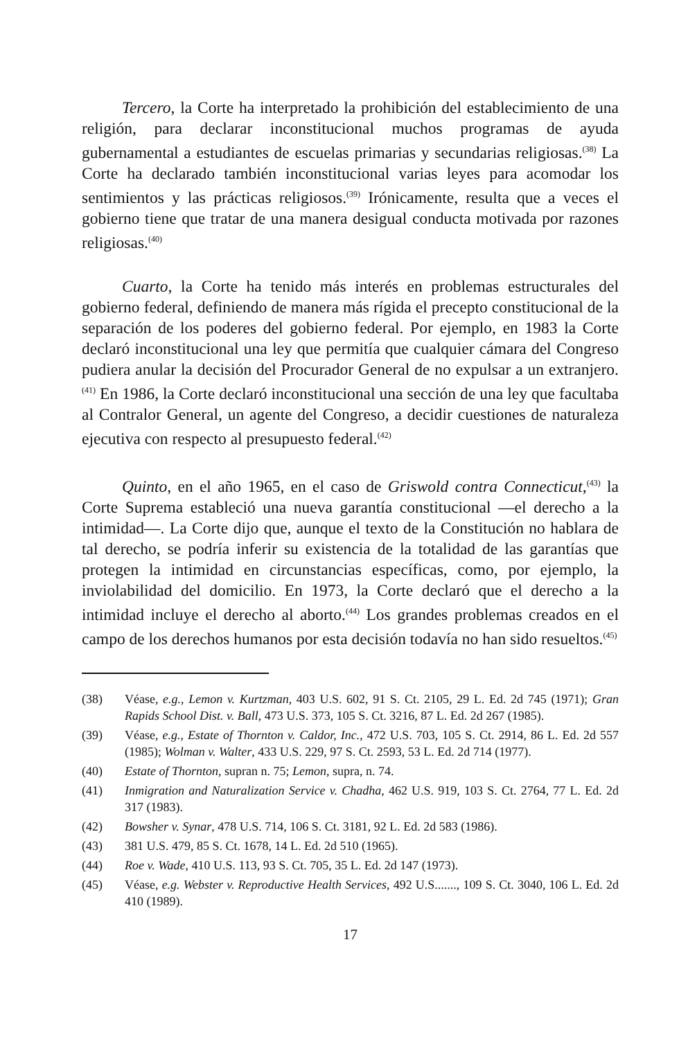Tercero, la Corte ha interpretado la prohibición del establecimiento de una religión, para declarar inconstitucional muchos programas de ayuda gubernamental a estudiantes de escuelas primarias y secundarias religiosas.<sup>(38)</sup> La Corte ha declarado también inconstitucional varias leyes para acomodar los sentimientos y las prácticas religiosos.<sup>(39)</sup> Irónicamente, resulta que a veces el gobierno tiene que tratar de una manera desigual conducta motivada por razones religiosas.<sup>(40)</sup>
Cuarto, la Corte ha tenido más interés en problemas estructurales del gobierno federal, definiendo de manera más rígida el precepto constitucional de la separación de los poderes del gobierno federal. Por ejemplo, en 1983 la Corte declaró inconstitucional una ley que permitía que cualquier cámara del Congreso pudiera anular la decisión del Procurador General de no expulsar a un extranjero.<sup>(41)</sup> En 1986, la Corte declaró inconstitucional una sección de una ley que facultaba al Contralor General, un agente del Congreso, a decidir cuestiones de naturaleza ejecutiva con respecto al presupuesto federal.<sup>(42)</sup>
Quinto, en el año 1965, en el caso de Griswold contra Connecticut,<sup>(43)</sup> la Corte Suprema estableció una nueva garantía constitucional —el derecho a la intimidad—. La Corte dijo que, aunque el texto de la Constitución no hablara de tal derecho, se podría inferir su existencia de la totalidad de las garantías que protegen la intimidad en circunstancias específicas, como, por ejemplo, la inviolabilidad del domicilio. En 1973, la Corte declaró que el derecho a la intimidad incluye el derecho al aborto.<sup>(44)</sup> Los grandes problemas creados en el campo de los derechos humanos por esta decisión todavía no han sido resueltos.<sup>(45)</sup>
(38) Véase, e.g., Lemon v. Kurtzman, 403 U.S. 602, 91 S. Ct. 2105, 29 L. Ed. 2d 745 (1971); Gran Rapids School Dist. v. Ball, 473 U.S. 373, 105 S. Ct. 3216, 87 L. Ed. 2d 267 (1985).
(39) Véase, e.g., Estate of Thornton v. Caldor, Inc., 472 U.S. 703, 105 S. Ct. 2914, 86 L. Ed. 2d 557 (1985); Wolman v. Walter, 433 U.S. 229, 97 S. Ct. 2593, 53 L. Ed. 2d 714 (1977).
(40) Estate of Thornton, supran n. 75; Lemon, supra, n. 74.
(41) Inmigration and Naturalization Service v. Chadha, 462 U.S. 919, 103 S. Ct. 2764, 77 L. Ed. 2d 317 (1983).
(42) Bowsher v. Synar, 478 U.S. 714, 106 S. Ct. 3181, 92 L. Ed. 2d 583 (1986).
(43) 381 U.S. 479, 85 S. Ct. 1678, 14 L. Ed. 2d 510 (1965).
(44) Roe v. Wade, 410 U.S. 113, 93 S. Ct. 705, 35 L. Ed. 2d 147 (1973).
(45) Véase, e.g. Webster v. Reproductive Health Services, 492 U.S......., 109 S. Ct. 3040, 106 L. Ed. 2d 410 (1989).
17